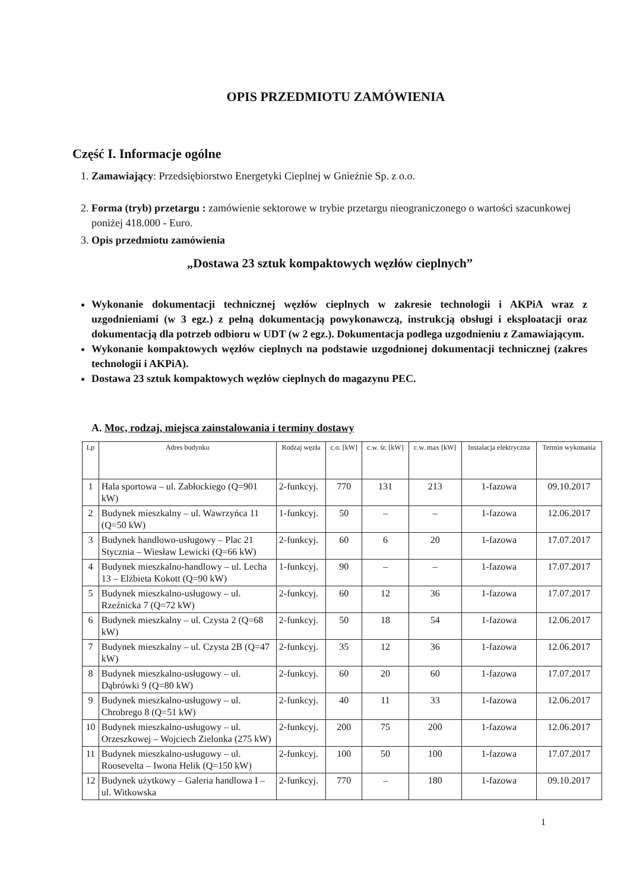OPIS PRZEDMIOTU ZAMÓWIENIA
Część I. Informacje ogólne
1. Zamawiający: Przedsiębiorstwo Energetyki Cieplnej w Gnieźnie Sp. z o.o.
2. Forma (tryb) przetargu : zamówienie sektorowe w trybie przetargu nieograniczonego o wartości szacunkowej poniżej 418.000 - Euro.
3. Opis przedmiotu zamówienia
„Dostawa 23 sztuk kompaktowych węzłów cieplnych”
Wykonanie dokumentacji technicznej węzłów cieplnych w zakresie technologii i AKPiA wraz z uzgodnieniami (w 3 egz.) z pełną dokumentacją powykonawczą, instrukcją obsługi i eksploatacji oraz dokumentacją dla potrzeb odbioru w UDT (w 2 egz.). Dokumentacja podlega uzgodnieniu z Zamawiającym.
Wykonanie kompaktowych węzłów cieplnych na podstawie uzgodnionej dokumentacji technicznej (zakres technologii i AKPiA).
Dostawa 23 sztuk kompaktowych węzłów cieplnych do magazynu PEC.
A. Moc, rodzaj, miejsca zainstalowania i terminy dostawy
| Lp | Adres budynku | Rodzaj węzła | c.o. [kW] | c.w. śr. [kW] | c.w. max [kW] | Instalacja elektryczna | Termin wykonania |
| --- | --- | --- | --- | --- | --- | --- | --- |
| 1 | Hala sportowa – ul. Zabłockiego (Q=901 kW) | 2-funkcyj. | 770 | 131 | 213 | 1-fazowa | 09.10.2017 |
| 2 | Budynek mieszkalny – ul. Wawrzyńca 11 (Q=50 kW) | 1-funkcyj. | 50 | – | – | 1-fazowa | 12.06.2017 |
| 3 | Budynek handlowo-usługowy – Plac 21 Stycznia – Wiesław Lewicki (Q=66 kW) | 2-funkcyj. | 60 | 6 | 20 | 1-fazowa | 17.07.2017 |
| 4 | Budynek mieszkalno-handlowy – ul. Lecha 13 – Elżbieta Kokott (Q=90 kW) | 1-funkcyj. | 90 | – | – | 1-fazowa | 17.07.2017 |
| 5 | Budynek mieszkalno-usługowy – ul. Rzeźnicka 7 (Q=72 kW) | 2-funkcyj. | 60 | 12 | 36 | 1-fazowa | 17.07.2017 |
| 6 | Budynek mieszkalny – ul. Czysta 2 (Q=68 kW) | 2-funkcyj. | 50 | 18 | 54 | 1-fazowa | 12.06.2017 |
| 7 | Budynek mieszkalny – ul. Czysta 2B (Q=47 kW) | 2-funkcyj. | 35 | 12 | 36 | 1-fazowa | 12.06.2017 |
| 8 | Budynek mieszkalno-usługowy – ul. Dąbrówki 9 (Q=80 kW) | 2-funkcyj. | 60 | 20 | 60 | 1-fazowa | 17.07.2017 |
| 9 | Budynek mieszkalno-usługowy – ul. Chrobrego 8 (Q=51 kW) | 2-funkcyj. | 40 | 11 | 33 | 1-fazowa | 12.06.2017 |
| 10 | Budynek mieszkalno-usługowy – ul. Orzeszkowej – Wojciech Zielonka (275 kW) | 2-funkcyj. | 200 | 75 | 200 | 1-fazowa | 12.06.2017 |
| 11 | Budynek mieszkalno-usługowy – ul. Roosevelta – Iwona Helik (Q=150 kW) | 2-funkcyj. | 100 | 50 | 100 | 1-fazowa | 17.07.2017 |
| 12 | Budynek użytkowy – Galeria handlowa I – ul. Witkowska | 2-funkcyj. | 770 | – | 180 | 1-fazowa | 09.10.2017 |
1